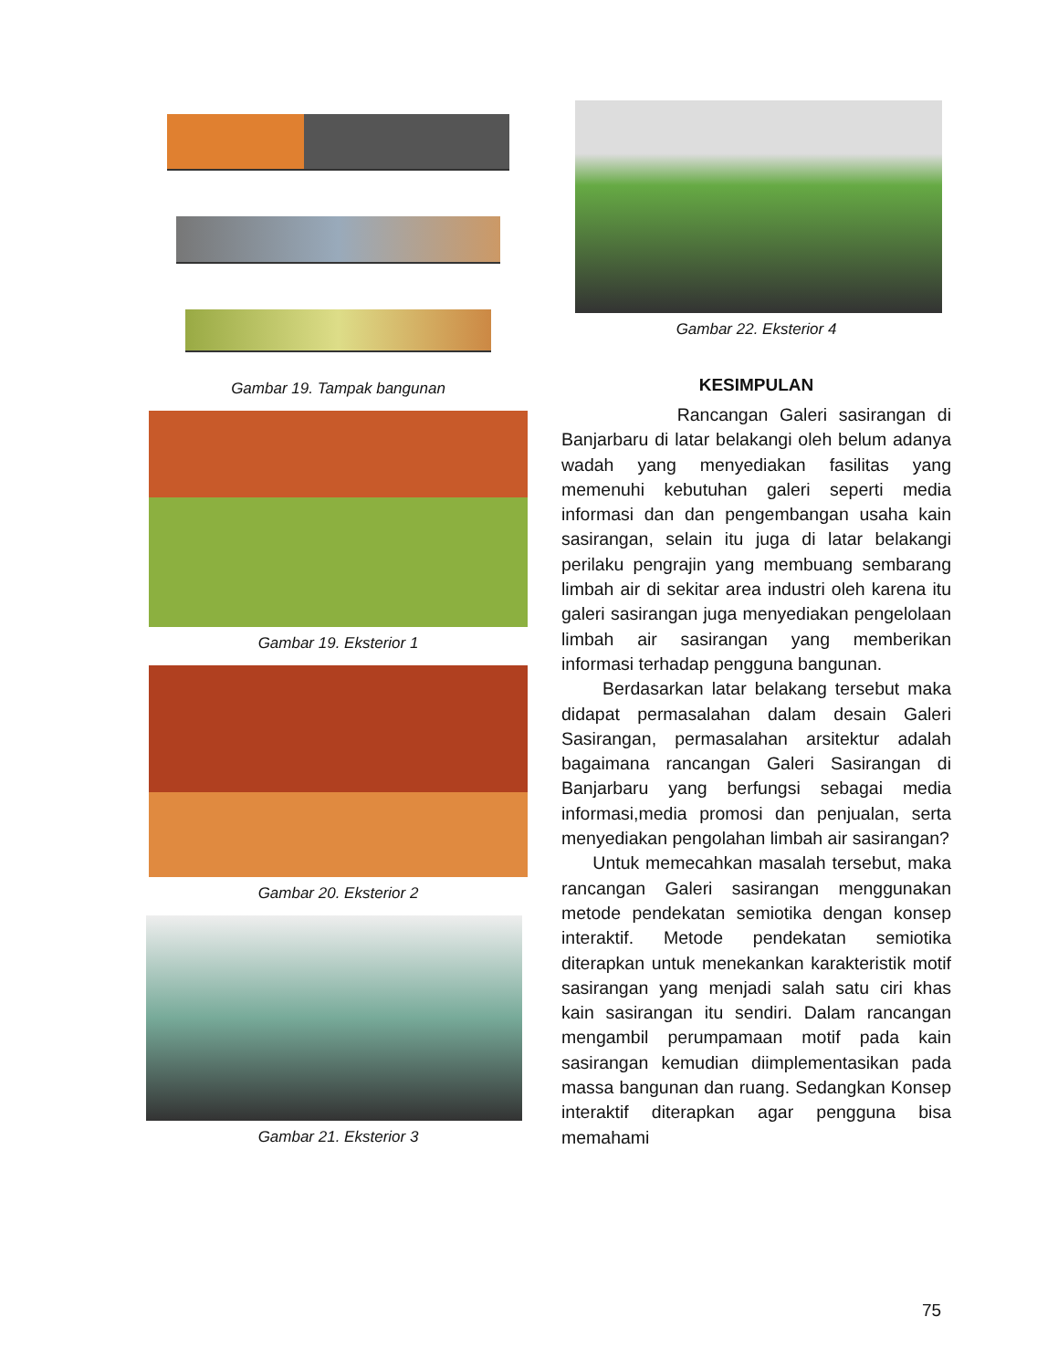Gambar 19. Tampak bangunan
Gambar 19. Eksterior 1
Gambar 20. Eksterior 2
Gambar 21. Eksterior 3
Gambar 22. Eksterior 4
KESIMPULAN
Rancangan Galeri sasirangan di Banjarbaru di latar belakangi oleh belum adanya wadah yang menyediakan fasilitas yang memenuhi kebutuhan galeri seperti media informasi dan dan pengembangan usaha kain sasirangan, selain itu juga di latar belakangi perilaku pengrajin yang membuang sembarang limbah air di sekitar area industri oleh karena itu galeri sasirangan juga menyediakan pengelolaan limbah air sasirangan yang memberikan informasi terhadap pengguna bangunan.
Berdasarkan latar belakang tersebut maka didapat permasalahan dalam desain Galeri Sasirangan, permasalahan arsitektur adalah bagaimana rancangan Galeri Sasirangan di Banjarbaru yang berfungsi sebagai media informasi,media promosi dan penjualan, serta menyediakan pengolahan limbah air sasirangan?
Untuk memecahkan masalah tersebut, maka rancangan Galeri sasirangan menggunakan metode pendekatan semiotika dengan konsep interaktif. Metode pendekatan semiotika diterapkan untuk menekankan karakteristik motif sasirangan yang menjadi salah satu ciri khas kain sasirangan itu sendiri. Dalam rancangan mengambil perumpamaan motif pada kain sasirangan kemudian diimplementasikan pada massa bangunan dan ruang. Sedangkan Konsep interaktif diterapkan agar pengguna bisa memahami
75